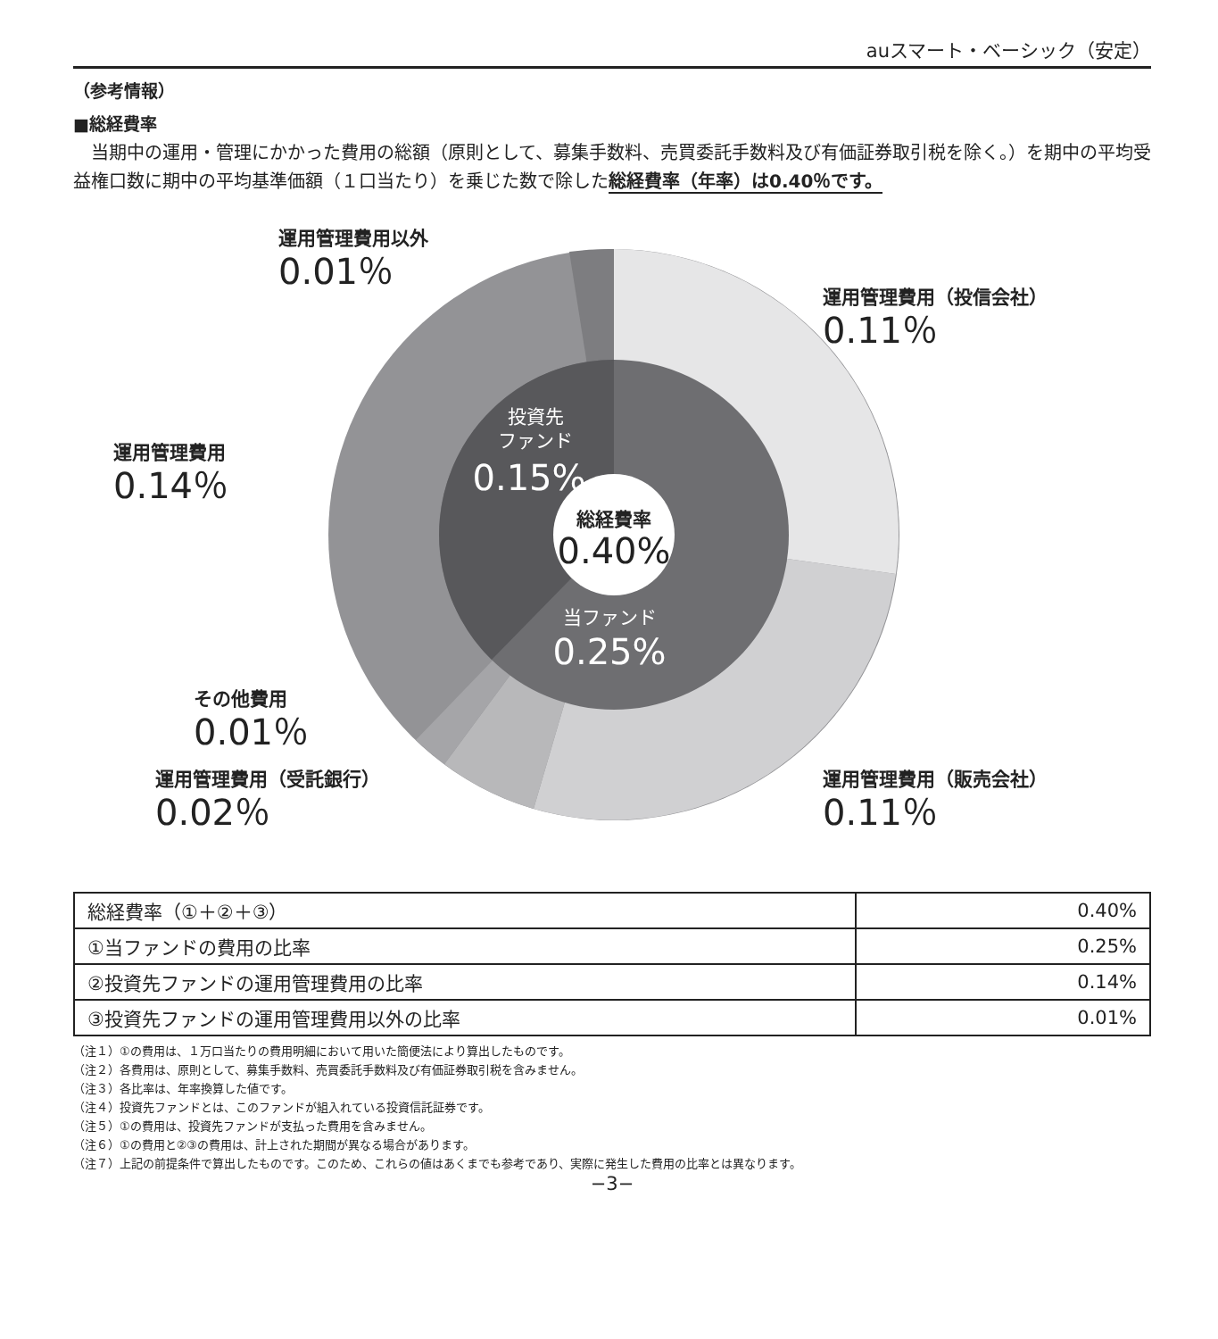auスマート・ベーシック（安定）
（参考情報）
■総経費率
当期中の運用・管理にかかった費用の総額（原則として、募集手数料、売買委託手数料及び有価証券取引税を除く。）を期中の平均受益権口数に期中の平均基準価額（１口当たり）を乗じた数で除した総経費率（年率）は0.40％です。
総経費率
0.40%
投資先
ファンド
0.15%
当ファンド
0.25%
運用管理費用以外
0.01％
運用管理費用（投信会社）
0.11％
運用管理費用
0.14％
その他費用
0.01％
運用管理費用（受託銀行）
0.02％
運用管理費用（販売会社）
0.11％
| 総経費率（①＋②＋③） | 0.40% |
| ①当ファンドの費用の比率 | 0.25% |
| ②投資先ファンドの運用管理費用の比率 | 0.14% |
| ③投資先ファンドの運用管理費用以外の比率 | 0.01% |
（注１）①の費用は、１万口当たりの費用明細において用いた簡便法により算出したものです。
（注２）各費用は、原則として、募集手数料、売買委託手数料及び有価証券取引税を含みません。
（注３）各比率は、年率換算した値です。
（注４）投資先ファンドとは、このファンドが組入れている投資信託証券です。
（注５）①の費用は、投資先ファンドが支払った費用を含みません。
（注６）①の費用と②③の費用は、計上された期間が異なる場合があります。
（注７）上記の前提条件で算出したものです。このため、これらの値はあくまでも参考であり、実際に発生した費用の比率とは異なります。
−3−